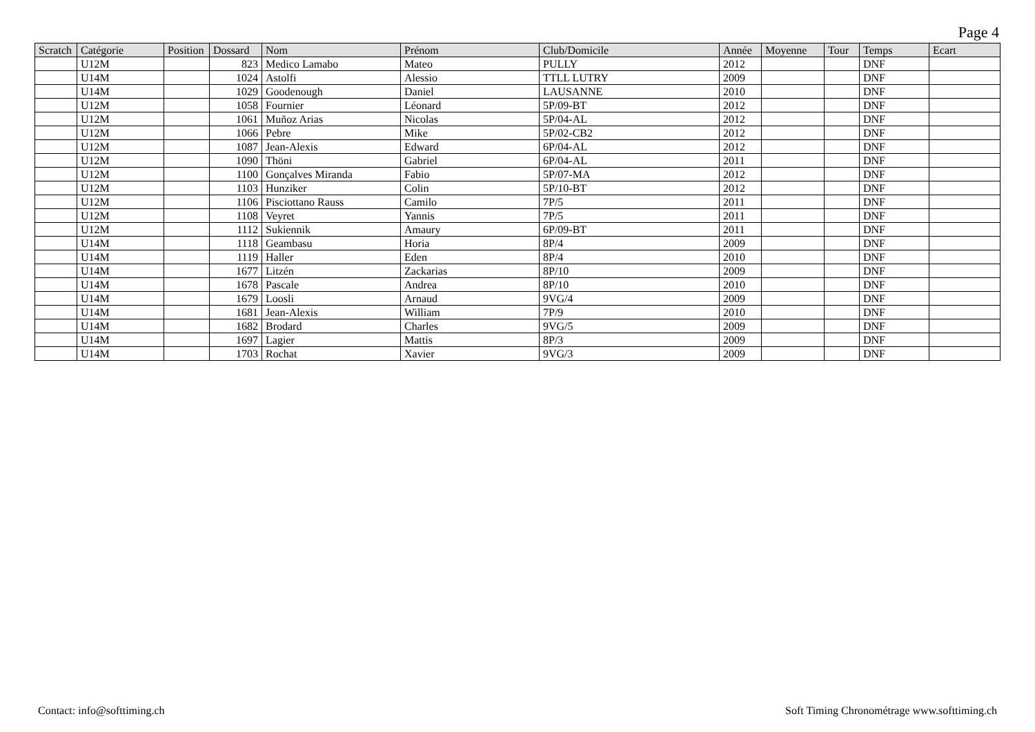Page 4
| Scratch | Catégorie | Position | Dossard | Nom | Prénom | Club/Domicile | Année | Moyenne | Tour | Temps | Ecart |
| --- | --- | --- | --- | --- | --- | --- | --- | --- | --- | --- | --- |
| | U12M | | 823 | Medico Lamabo | Mateo | PULLY | 2012 | | | DNF | |
| | U14M | | 1024 | Astolfi | Alessio | TTLL LUTRY | 2009 | | | DNF | |
| | U14M | | 1029 | Goodenough | Daniel | LAUSANNE | 2010 | | | DNF | |
| | U12M | | 1058 | Fournier | Léonard | 5P/09-BT | 2012 | | | DNF | |
| | U12M | | 1061 | Muñoz Arias | Nicolas | 5P/04-AL | 2012 | | | DNF | |
| | U12M | | 1066 | Pebre | Mike | 5P/02-CB2 | 2012 | | | DNF | |
| | U12M | | 1087 | Jean-Alexis | Edward | 6P/04-AL | 2012 | | | DNF | |
| | U12M | | 1090 | Thöni | Gabriel | 6P/04-AL | 2011 | | | DNF | |
| | U12M | | 1100 | Gonçalves Miranda | Fabio | 5P/07-MA | 2012 | | | DNF | |
| | U12M | | 1103 | Hunziker | Colin | 5P/10-BT | 2012 | | | DNF | |
| | U12M | | 1106 | Pisciottano Rauss | Camilo | 7P/5 | 2011 | | | DNF | |
| | U12M | | 1108 | Veyret | Yannis | 7P/5 | 2011 | | | DNF | |
| | U12M | | 1112 | Sukiennik | Amaury | 6P/09-BT | 2011 | | | DNF | |
| | U14M | | 1118 | Geambasu | Horia | 8P/4 | 2009 | | | DNF | |
| | U14M | | 1119 | Haller | Eden | 8P/4 | 2010 | | | DNF | |
| | U14M | | 1677 | Litzén | Zackarias | 8P/10 | 2009 | | | DNF | |
| | U14M | | 1678 | Pascale | Andrea | 8P/10 | 2010 | | | DNF | |
| | U14M | | 1679 | Loosli | Arnaud | 9VG/4 | 2009 | | | DNF | |
| | U14M | | 1681 | Jean-Alexis | William | 7P/9 | 2010 | | | DNF | |
| | U14M | | 1682 | Brodard | Charles | 9VG/5 | 2009 | | | DNF | |
| | U14M | | 1697 | Lagier | Mattis | 8P/3 | 2009 | | | DNF | |
| | U14M | | 1703 | Rochat | Xavier | 9VG/3 | 2009 | | | DNF | |
Contact: info@softtiming.ch Soft Timing Chronométrage www.softtiming.ch